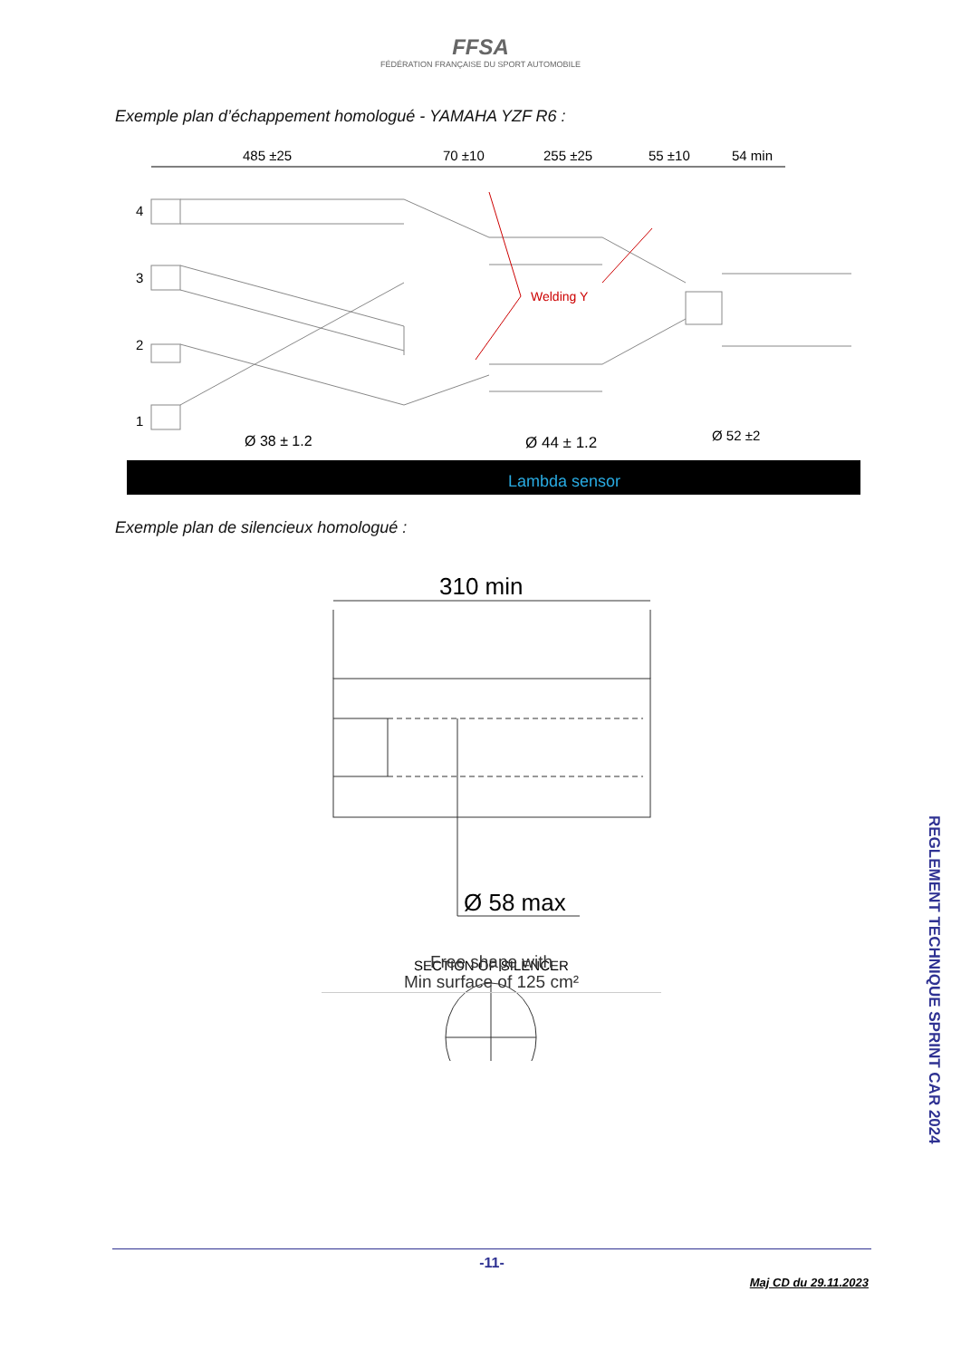FFSA
FÉDÉRATION FRANÇAISE DU SPORT AUTOMOBILE
Exemple plan d’échappement homologué - YAMAHA YZF R6 :
485 ±25
70 ±10
255 ±25
55 ±10
54 min
4
3
2
1
Welding Y
Ø 38 ± 1.2
Ø 44 ± 1.2
Ø 52 ±2
Lambda sensor
Exemple plan de silencieux homologué :
310 min
Ø 58 max
SECTION OF SILENCER
Free shape with
Min surface of 125 cm²
REGLEMENT TECHNIQUE SPRINT CAR 2024
-11-
Maj CD du 29.11.2023